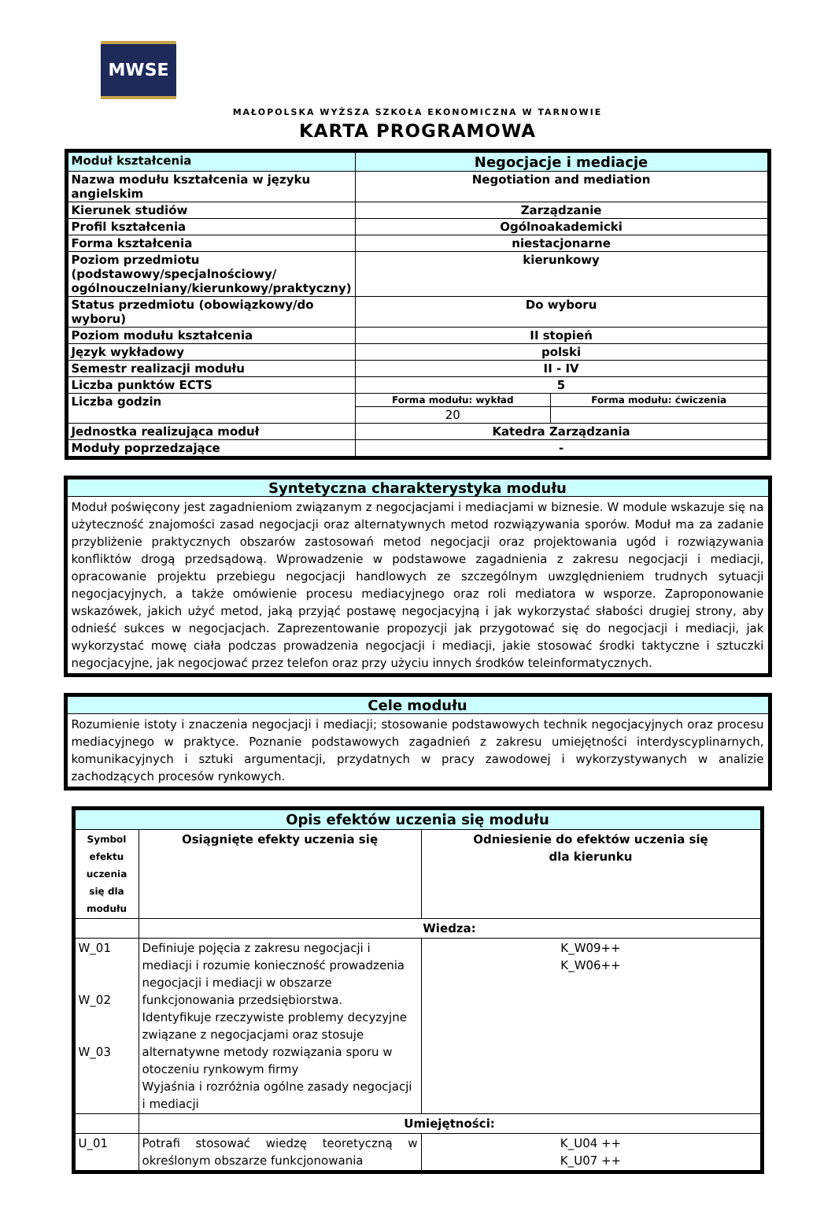MWSE
MAŁOPOLSKA WYŻSZA SZKOŁA EKONOMICZNA W TARNOWIE
KARTA PROGRAMOWA
| Moduł kształcenia | Negocjacje i mediacje | |
| Nazwa modułu kształcenia w języku angielskim | Negotiation and mediation | |
| Kierunek studiów | Zarządzanie | |
| Profil kształcenia | Ogólnoakademicki | |
| Forma kształcenia | niestacjonarne | |
| Poziom przedmiotu (podstawowy/specjalnościowy/ ogólnouczelniany/kierunkowy/praktyczny) | kierunkowy | |
| Status przedmiotu (obowiązkowy/do wyboru) | Do wyboru | |
| Poziom modułu kształcenia | II stopień | |
| Język wykładowy | polski | |
| Semestr realizacji modułu | II - IV | |
| Liczba punktów ECTS | 5 | |
| Liczba godzin | Forma modułu: wykład | Forma modułu: ćwiczenia |
| | 20 | |
| Jednostka realizująca moduł | Katedra Zarządzania | |
| Moduły poprzedzające | - | |
Syntetyczna charakterystyka modułu
Moduł poświęcony jest zagadnieniom związanym z negocjacjami i mediacjami w biznesie. W module wskazuje się na użyteczność znajomości zasad negocjacji oraz alternatywnych metod rozwiązywania sporów. Moduł ma za zadanie przybliżenie praktycznych obszarów zastosowań metod negocjacji oraz projektowania ugód i rozwiązywania konfliktów drogą przedsądową. Wprowadzenie w podstawowe zagadnienia z zakresu negocjacji i mediacji, opracowanie projektu przebiegu negocjacji handlowych ze szczególnym uwzględnieniem trudnych sytuacji negocjacyjnych, a także omówienie procesu mediacyjnego oraz roli mediatora w wsporze. Zaproponowanie wskazówek, jakich użyć metod, jaką przyjąć postawę negocjacyjną i jak wykorzystać słabości drugiej strony, aby odnieść sukces w negocjacjach. Zaprezentowanie propozycji jak przygotować się do negocjacji i mediacji, jak wykorzystać mowę ciała podczas prowadzenia negocjacji i mediacji, jakie stosować środki taktyczne i sztuczki negocjacyjne, jak negocjować przez telefon oraz przy użyciu innych środków teleinformatycznych.
Cele modułu
Rozumienie istoty i znaczenia negocjacji i mediacji; stosowanie podstawowych technik negocjacyjnych oraz procesu mediacyjnego w praktyce. Poznanie podstawowych zagadnień z zakresu umiejętności interdyscyplinarnych, komunikacyjnych i sztuki argumentacji, przydatnych w pracy zawodowej i wykorzystywanych w analizie zachodzących procesów rynkowych.
| Opis efektów uczenia się modułu | | |
| Symbol efektu uczenia się dla modułu | Osiągnięte efekty uczenia się | Odniesienie do efektów uczenia się dla kierunku |
| | Wiedza: | |
| W_01 W_02 W_03 | Definiuje pojęcia z zakresu negocjacji i mediacji i rozumie konieczność prowadzenia negocjacji i mediacji w obszarze funkcjonowania przedsiębiorstwa. Identyfikuje rzeczywiste problemy decyzyjne związane z negocjacjami oraz stosuje alternatywne metody rozwiązania sporu w otoczeniu rynkowym firmy Wyjaśnia i rozróżnia ogólne zasady negocjacji i mediacji | K_W09++ K_W06++ |
| | Umiejętności: | |
| U_01 | Potrafi stosować wiedzę teoretyczną w określonym obszarze funkcjonowania | K_U04 ++ K_U07 ++ |